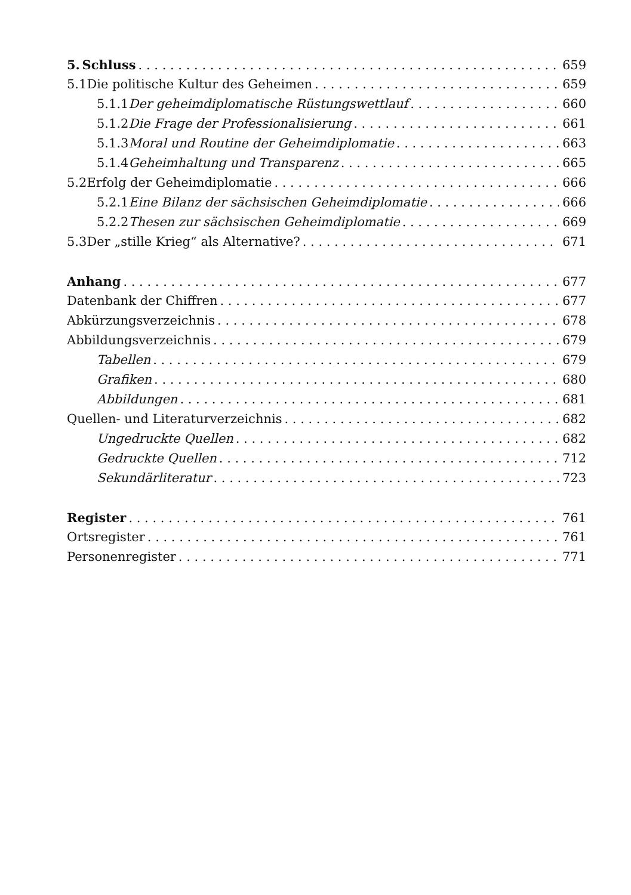5. Schluss 659
5.1 Die politische Kultur des Geheimen 659
5.1.1 Der geheimdiplomatische Rüstungswettlauf 660
5.1.2 Die Frage der Professionalisierung 661
5.1.3 Moral und Routine der Geheimdiplomatie 663
5.1.4 Geheimhaltung und Transparenz 665
5.2 Erfolg der Geheimdiplomatie 666
5.2.1 Eine Bilanz der sächsischen Geheimdiplomatie 666
5.2.2 Thesen zur sächsischen Geheimdiplomatie 669
5.3 Der „stille Krieg“ als Alternative? 671
Anhang 677
Datenbank der Chiffren 677
Abkürzungsverzeichnis 678
Abbildungsverzeichnis 679
Tabellen 679
Grafiken 680
Abbildungen 681
Quellen- und Literaturverzeichnis 682
Ungedruckte Quellen 682
Gedruckte Quellen 712
Sekundärliteratur 723
Register 761
Ortsregister 761
Personenregister 771